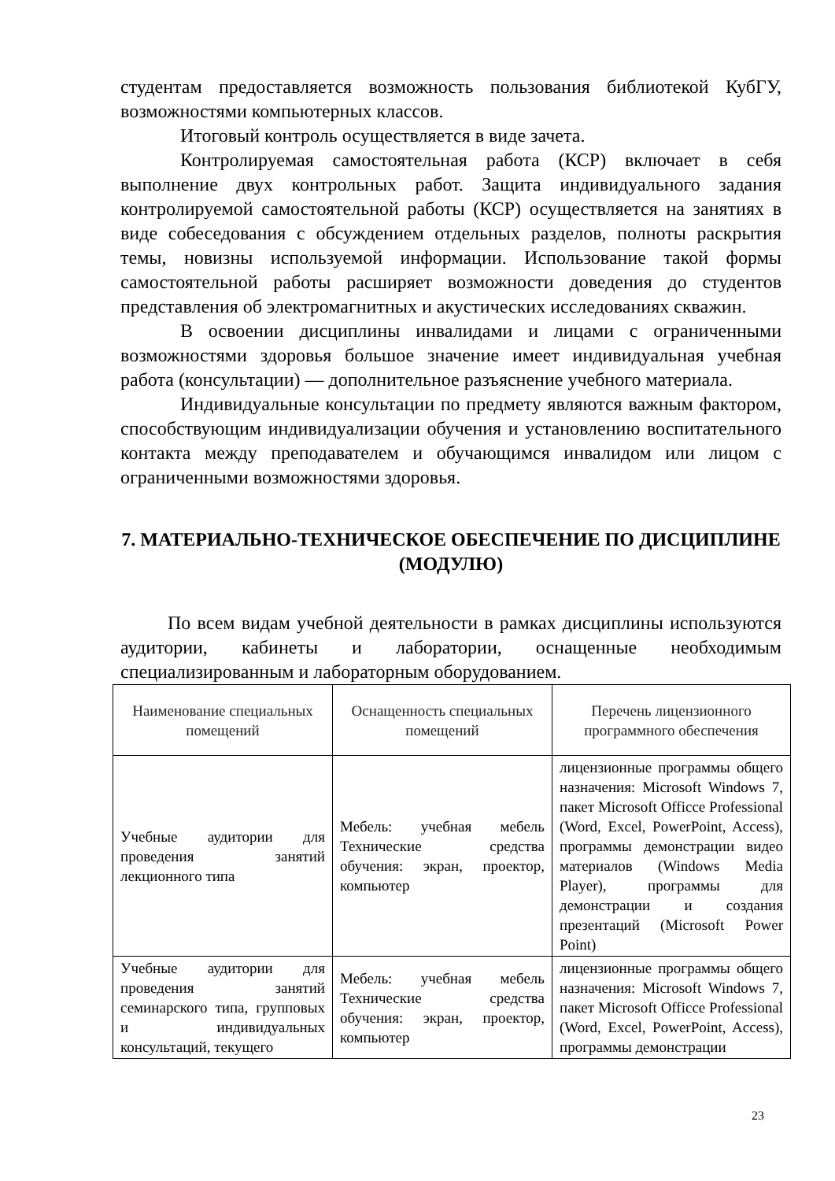студентам предоставляется возможность пользования библиотекой КубГУ, возможностями компьютерных классов.
Итоговый контроль осуществляется в виде зачета.
Контролируемая самостоятельная работа (КСР) включает в себя выполнение двух контрольных работ. Защита индивидуального задания контролируемой самостоятельной работы (КСР) осуществляется на занятиях в виде собеседования с обсуждением отдельных разделов, полноты раскрытия темы, новизны используемой информации. Использование такой формы самостоятельной работы расширяет возможности доведения до студентов представления об электромагнитных и акустических исследованиях скважин.
В освоении дисциплины инвалидами и лицами с ограниченными возможностями здоровья большое значение имеет индивидуальная учебная работа (консультации) — дополнительное разъяснение учебного материала.
Индивидуальные консультации по предмету являются важным фактором, способствующим индивидуализации обучения и установлению воспитательного контакта между преподавателем и обучающимся инвалидом или лицом с ограниченными возможностями здоровья.
7. МАТЕРИАЛЬНО-ТЕХНИЧЕСКОЕ ОБЕСПЕЧЕНИЕ ПО ДИСЦИПЛИНЕ (МОДУЛЮ)
По всем видам учебной деятельности в рамках дисциплины используются аудитории, кабинеты и лаборатории, оснащенные необходимым специализированным и лабораторным оборудованием.
| Наименование специальных помещений | Оснащенность специальных помещений | Перечень лицензионного программного обеспечения |
| --- | --- | --- |
| Учебные аудитории для проведения занятий лекционного типа | Мебель: учебная мебель Технические средства обучения: экран, проектор, компьютер | лицензионные программы общего назначения: Microsoft Windows 7, пакет Microsoft Officce Professional (Word, Excel, PowerPoint, Access), программы демонстрации видео материалов (Windows Media Player), программы для демонстрации и создания презентаций (Microsoft Power Point) |
| Учебные аудитории для проведения занятий семинарского типа, групповых и индивидуальных консультаций, текущего | Мебель: учебная мебель Технические средства обучения: экран, проектор, компьютер | лицензионные программы общего назначения: Microsoft Windows 7, пакет Microsoft Officce Professional (Word, Excel, PowerPoint, Access), программы демонстрации |
23